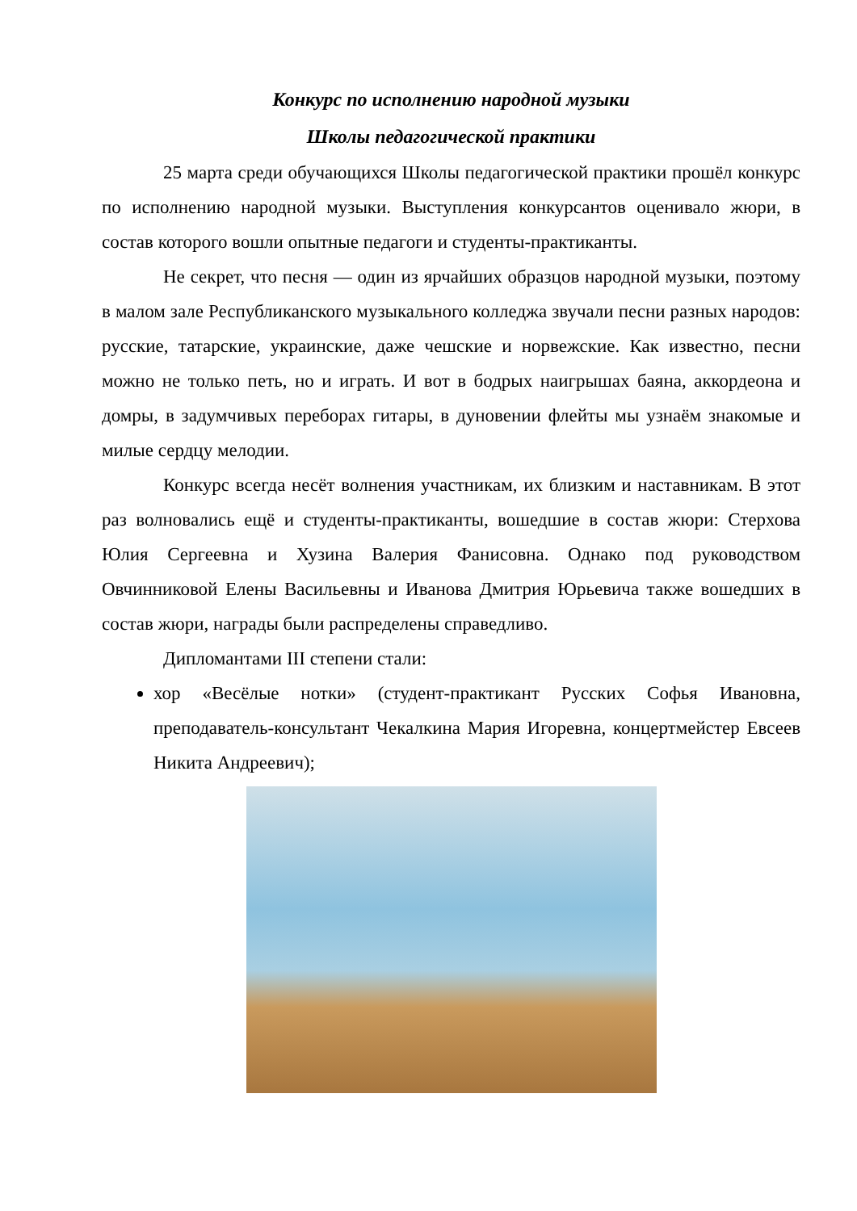Конкурс по исполнению народной музыки
Школы педагогической практики
25 марта среди обучающихся Школы педагогической практики прошёл конкурс по исполнению народной музыки. Выступления конкурсантов оценивало жюри, в состав которого вошли опытные педагоги и студенты-практиканты.
Не секрет, что песня — один из ярчайших образцов народной музыки, поэтому в малом зале Республиканского музыкального колледжа звучали песни разных народов: русские, татарские, украинские, даже чешские и норвежские. Как известно, песни можно не только петь, но и играть. И вот в бодрых наигрышах баяна, аккордеона и домры, в задумчивых переборах гитары, в дуновении флейты мы узнаём знакомые и милые сердцу мелодии.
Конкурс всегда несёт волнения участникам, их близким и наставникам. В этот раз волновались ещё и студенты-практиканты, вошедшие в состав жюри: Стерхова Юлия Сергеевна и Хузина Валерия Фанисовна. Однако под руководством Овчинниковой Елены Васильевны и Иванова Дмитрия Юрьевича также вошедших в состав жюри, награды были распределены справедливо.
Дипломантами III степени стали:
хор «Весёлые нотки» (студент-практикант Русских Софья Ивановна, преподаватель-консультант Чекалкина Мария Игоревна, концертмейстер Евсеев Никита Андреевич);